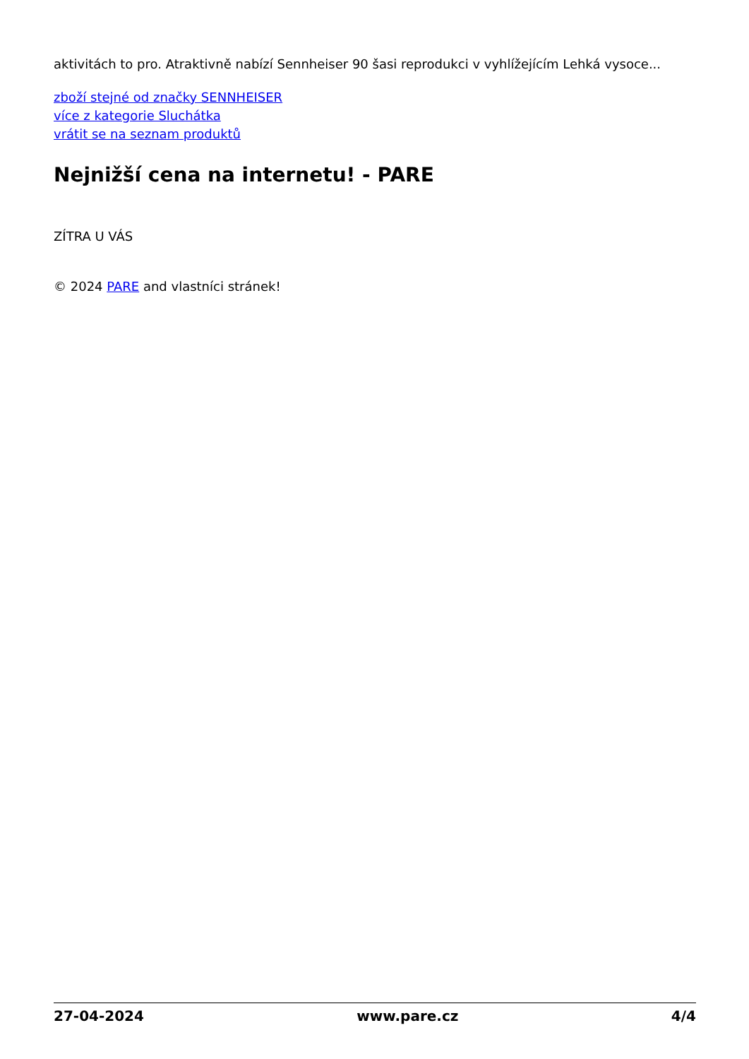aktivitách to pro. Atraktivně nabízí Sennheiser 90 šasi reprodukci v vyhlížejícím Lehká vysoce...
zboží stejné od značky SENNHEISER
více z kategorie Sluchátka
vrátit se na seznam produktů
Nejnižší cena na internetu! - PARE
ZÍTRA U VÁS
© 2024 PARE and vlastníci stránek!
27-04-2024 www.pare.cz 4/4